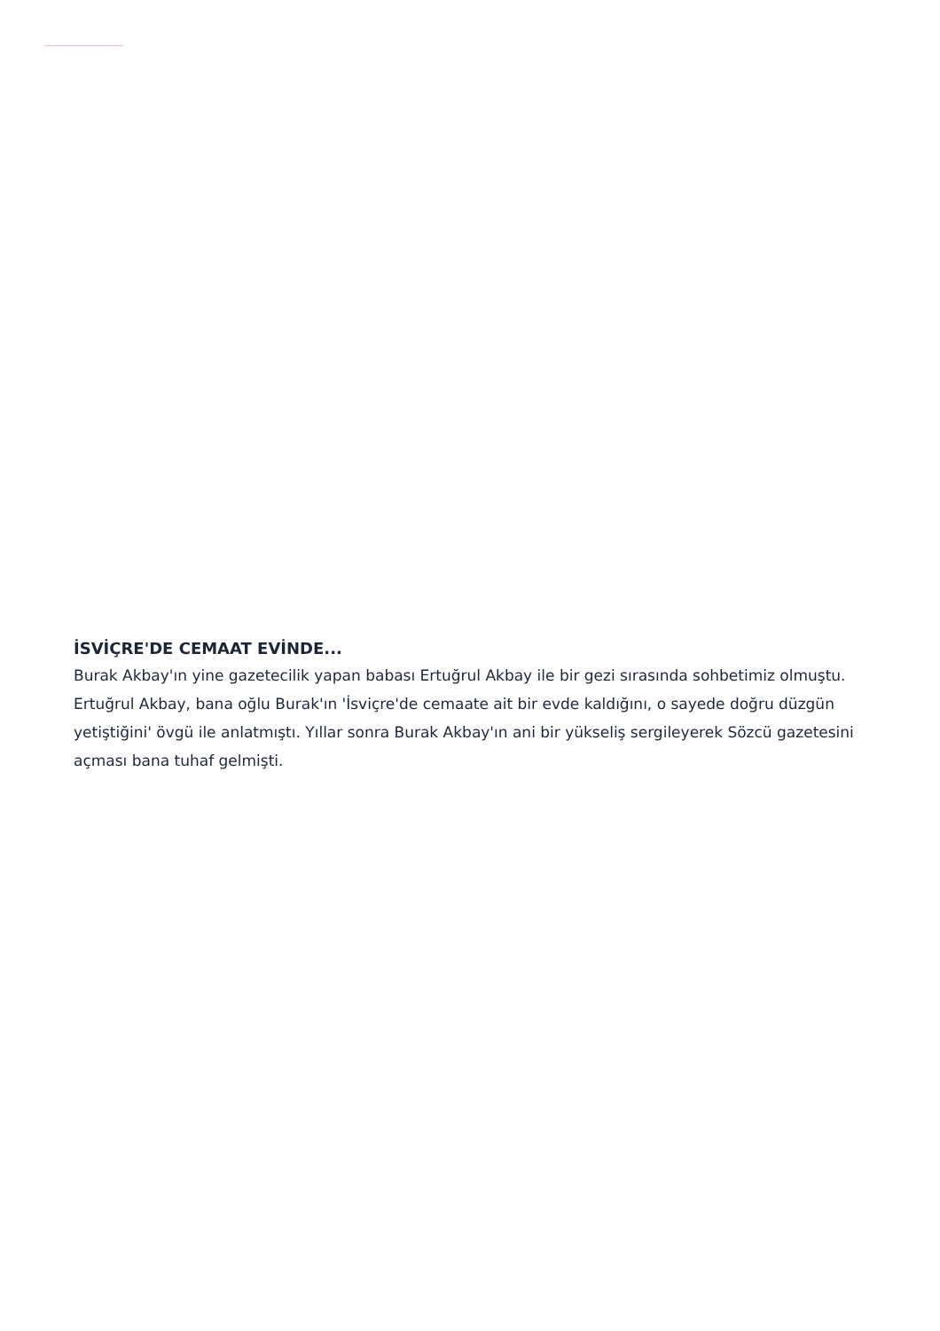İSVİÇRE'DE CEMAAT EVİNDE...
Burak Akbay'ın yine gazetecilik yapan babası Ertuğrul Akbay ile bir gezi sırasında sohbetimiz olmuştu. Ertuğrul Akbay, bana oğlu Burak'ın 'İsviçre'de cemaate ait bir evde kaldığını, o sayede doğru düzgün yetiştiğini' övgü ile anlatmıştı. Yıllar sonra Burak Akbay'ın ani bir yükseliş sergileyerek Sözcü gazetesini açması bana tuhaf gelmişti.